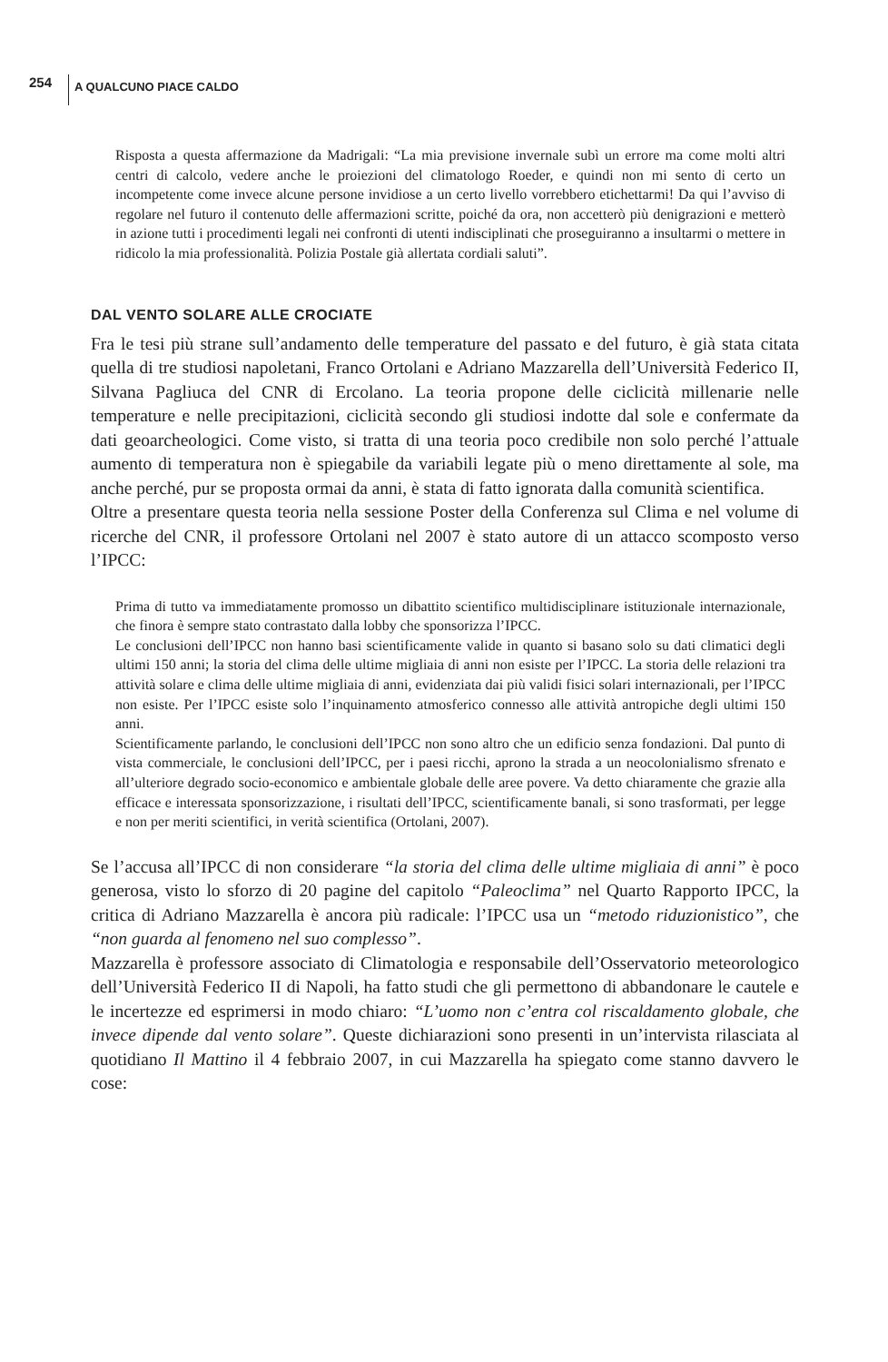254 A QUALCUNO PIACE CALDO
Risposta a questa affermazione da Madrigali: “La mia previsione invernale subì un errore ma come molti altri centri di calcolo, vedere anche le proiezioni del climatologo Roeder, e quindi non mi sento di certo un incompetente come invece alcune persone invidiose a un certo livello vorrebbero etichettarmi! Da qui l’avviso di regolare nel futuro il contenuto delle affermazioni scritte, poiché da ora, non accetterò più denigrazioni e metterò in azione tutti i procedimenti legali nei confronti di utenti indisciplinati che proseguiranno a insultarmi o mettere in ridicolo la mia professionalità. Polizia Postale già allertata cordiali saluti”.
DAL VENTO SOLARE ALLE CROCIATE
Fra le tesi più strane sull’andamento delle temperature del passato e del futuro, è già stata citata quella di tre studiosi napoletani, Franco Ortolani e Adriano Mazzarella dell’Università Federico II, Silvana Pagliuca del CNR di Ercolano. La teoria propone delle ciclicità millenarie nelle temperature e nelle precipitazioni, ciclicità secondo gli studiosi indotte dal sole e confermate da dati geoarcheologici. Come visto, si tratta di una teoria poco credibile non solo perché l’attuale aumento di temperatura non è spiegabile da variabili legate più o meno direttamente al sole, ma anche perché, pur se proposta ormai da anni, è stata di fatto ignorata dalla comunità scientifica.
Oltre a presentare questa teoria nella sessione Poster della Conferenza sul Clima e nel volume di ricerche del CNR, il professore Ortolani nel 2007 è stato autore di un attacco scomposto verso l’IPCC:
Prima di tutto va immediatamente promosso un dibattito scientifico multidisciplinare istituzionale internazionale, che finora è sempre stato contrastato dalla lobby che sponsorizza l’IPCC.
Le conclusioni dell’IPCC non hanno basi scientificamente valide in quanto si basano solo su dati climatici degli ultimi 150 anni; la storia del clima delle ultime migliaia di anni non esiste per l’IPCC. La storia delle relazioni tra attività solare e clima delle ultime migliaia di anni, evidenziata dai più validi fisici solari internazionali, per l’IPCC non esiste. Per l’IPCC esiste solo l’inquinamento atmosferico connesso alle attività antropiche degli ultimi 150 anni.
Scientificamente parlando, le conclusioni dell’IPCC non sono altro che un edificio senza fondazioni. Dal punto di vista commerciale, le conclusioni dell’IPCC, per i paesi ricchi, aprono la strada a un neocolonialismo sfrenato e all’ulteriore degrado socio-economico e ambientale globale delle aree povere. Va detto chiaramente che grazie alla efficace e interessata sponsorizzazione, i risultati dell’IPCC, scientificamente banali, si sono trasformati, per legge e non per meriti scientifici, in verità scientifica (Ortolani, 2007).
Se l’accusa all’IPCC di non considerare “la storia del clima delle ultime migliaia di anni” è poco generosa, visto lo sforzo di 20 pagine del capitolo “Paleoclima” nel Quarto Rapporto IPCC, la critica di Adriano Mazzarella è ancora più radicale: l’IPCC usa un “metodo riduzionistico”, che “non guarda al fenomeno nel suo complesso”.
Mazzarella è professore associato di Climatologia e responsabile dell’Osservatorio meteorologico dell’Università Federico II di Napoli, ha fatto studi che gli permettono di abbandonare le cautele e le incertezze ed esprimersi in modo chiaro: “L’uomo non c’entra col riscaldamento globale, che invece dipende dal vento solare”. Queste dichiarazioni sono presenti in un’intervista rilasciata al quotidiano Il Mattino il 4 febbraio 2007, in cui Mazzarella ha spiegato come stanno davvero le cose: